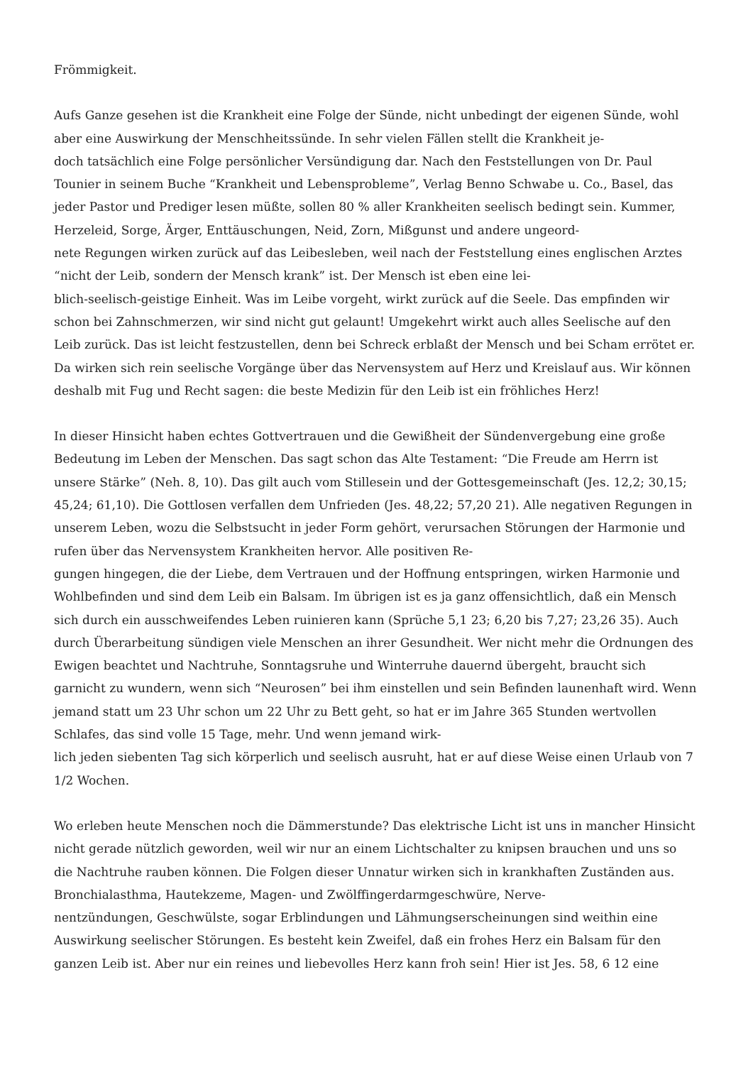Frömmigkeit.
Aufs Ganze gesehen ist die Krankheit eine Folge der Sünde, nicht unbedingt der eigenen Sünde, wohl aber eine Auswirkung der Menschheitssünde. In sehr vielen Fällen stellt die Krankheit je-
doch tatsächlich eine Folge persönlicher Versündigung dar. Nach den Feststellungen von Dr. Paul Tounier in seinem Buche “Krankheit und Lebensprobleme”, Verlag Benno Schwabe u. Co., Basel, das jeder Pastor und Prediger lesen müßte, sollen 80 % aller Krankheiten seelisch bedingt sein. Kummer, Herzeleid, Sorge, Ärger, Enttäuschungen, Neid, Zorn, Mißgunst und andere ungeord-
nete Regungen wirken zurück auf das Leibesleben, weil nach der Feststellung eines englischen Arztes “nicht der Leib, sondern der Mensch krank” ist. Der Mensch ist eben eine lei-
blich-seelisch-geistige Einheit. Was im Leibe vorgeht, wirkt zurück auf die Seele. Das empfinden wir schon bei Zahnschmerzen, wir sind nicht gut gelaunt! Umgekehrt wirkt auch alles Seelische auf den Leib zurück. Das ist leicht festzustellen, denn bei Schreck erblaßt der Mensch und bei Scham errötet er. Da wirken sich rein seelische Vorgänge über das Nervensystem auf Herz und Kreislauf aus. Wir können deshalb mit Fug und Recht sagen: die beste Medizin für den Leib ist ein fröhliches Herz!
In dieser Hinsicht haben echtes Gottvertrauen und die Gewißheit der Sündenvergebung eine große Bedeutung im Leben der Menschen. Das sagt schon das Alte Testament: “Die Freude am Herrn ist unsere Stärke” (Neh. 8, 10). Das gilt auch vom Stillesein und der Gottesgemeinschaft (Jes. 12,2; 30,15; 45,24; 61,10). Die Gottlosen verfallen dem Unfrieden (Jes. 48,22; 57,20 21). Alle negativen Regungen in unserem Leben, wozu die Selbstsucht in jeder Form gehört, verursachen Störungen der Harmonie und rufen über das Nervensystem Krankheiten hervor. Alle positiven Re-
gungen hingegen, die der Liebe, dem Vertrauen und der Hoffnung entspringen, wirken Harmonie und Wohlbefinden und sind dem Leib ein Balsam. Im übrigen ist es ja ganz offensichtlich, daß ein Mensch sich durch ein ausschweifendes Leben ruinieren kann (Sprüche 5,1 23; 6,20 bis 7,27; 23,26 35). Auch durch Überarbeitung sündigen viele Menschen an ihrer Gesundheit. Wer nicht mehr die Ordnungen des Ewigen beachtet und Nachtruhe, Sonntagsruhe und Winterruhe dauernd übergeht, braucht sich garnicht zu wundern, wenn sich “Neurosen” bei ihm einstellen und sein Befinden launenhaft wird. Wenn jemand statt um 23 Uhr schon um 22 Uhr zu Bett geht, so hat er im Jahre 365 Stunden wertvollen Schlafes, das sind volle 15 Tage, mehr. Und wenn jemand wirk-
lich jeden siebenten Tag sich körperlich und seelisch ausruht, hat er auf diese Weise einen Urlaub von 7 1/2 Wochen.
Wo erleben heute Menschen noch die Dämmerstunde? Das elektrische Licht ist uns in mancher Hinsicht nicht gerade nützlich geworden, weil wir nur an einem Lichtschalter zu knipsen brauchen und uns so die Nachtruhe rauben können. Die Folgen dieser Unnatur wirken sich in krankhaften Zuständen aus. Bronchialasthma, Hautekzeme, Magen- und Zwölffingerdarmgeschwüre, Nerve-
nentzündungen, Geschwülste, sogar Erblindungen und Lähmungserscheinungen sind weithin eine Auswirkung seelischer Störungen. Es besteht kein Zweifel, daß ein frohes Herz ein Balsam für den ganzen Leib ist. Aber nur ein reines und liebevolles Herz kann froh sein! Hier ist Jes. 58, 6 12 eine